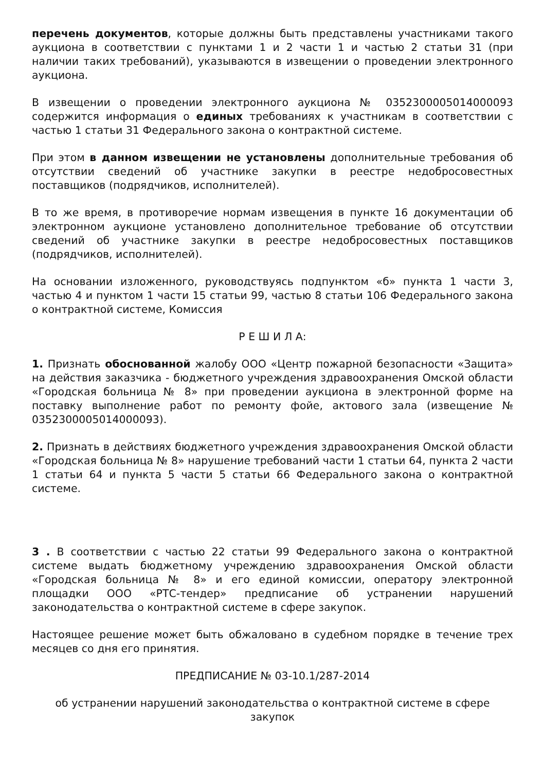перечень документов, которые должны быть представлены участниками такого аукциона в соответствии с пунктами 1 и 2 части 1 и частью 2 статьи 31 (при наличии таких требований), указываются в извещении о проведении электронного аукциона.
В извещении о проведении электронного аукциона № 0352300005014000093 содержится информация о единых требованиях к участникам в соответствии с частью 1 статьи 31 Федерального закона о контрактной системе.
При этом в данном извещении не установлены дополнительные требования об отсутствии сведений об участнике закупки в реестре недобросовестных поставщиков (подрядчиков, исполнителей).
В то же время, в противоречие нормам извещения в пункте 16 документации об электронном аукционе установлено дополнительное требование об отсутствии сведений об участнике закупки в реестре недобросовестных поставщиков (подрядчиков, исполнителей).
На основании изложенного, руководствуясь подпунктом «б» пункта 1 части 3, частью 4 и пунктом 1 части 15 статьи 99, частью 8 статьи 106 Федерального закона о контрактной системе, Комиссия
Р Е Ш И Л А:
1. Признать обоснованной жалобу ООО «Центр пожарной безопасности «Защита» на действия заказчика - бюджетного учреждения здравоохранения Омской области «Городская больница № 8» при проведении аукциона в электронной форме на поставку выполнение работ по ремонту фойе, актового зала (извещение № 0352300005014000093).
2. Признать в действиях бюджетного учреждения здравоохранения Омской области «Городская больница № 8» нарушение требований части 1 статьи 64, пункта 2 части 1 статьи 64 и пункта 5 части 5 статьи 66 Федерального закона о контрактной системе.
3 . В соответствии с частью 22 статьи 99 Федерального закона о контрактной системе выдать бюджетному учреждению здравоохранения Омской области «Городская больница № 8» и его единой комиссии, оператору электронной площадки ООО «РТС-тендер» предписание об устранении нарушений законодательства о контрактной системе в сфере закупок.
Настоящее решение может быть обжаловано в судебном порядке в течение трех месяцев со дня его принятия.
ПРЕДПИСАНИЕ № 03-10.1/287-2014
об устранении нарушений законодательства о контрактной системе в сфере закупок